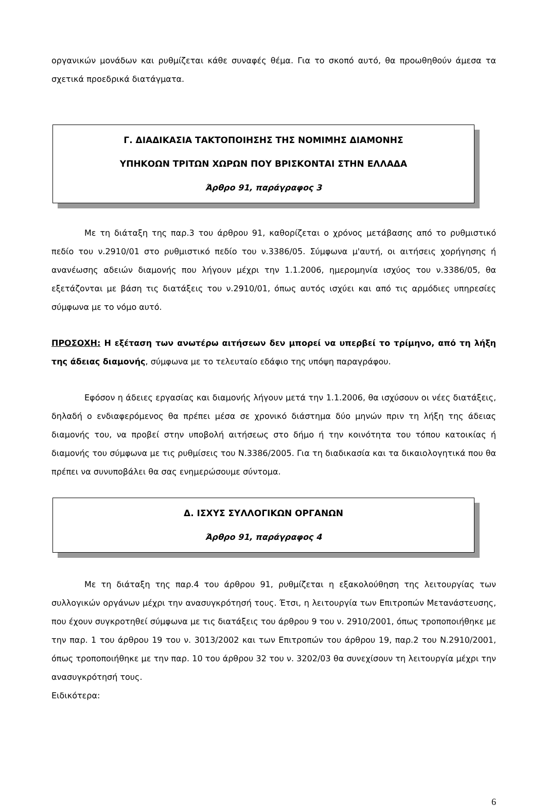οργανικών μονάδων και ρυθμίζεται κάθε συναφές θέμα. Για το σκοπό αυτό, θα προωθηθούν άμεσα τα σχετικά προεδρικά διατάγματα.
Γ. ΔΙΑΔΙΚΑΣΙΑ ΤΑΚΤΟΠΟΙΗΣΗΣ ΤΗΣ ΝΟΜΙΜΗΣ ΔΙΑΜΟΝΗΣ
ΥΠΗΚΟΩΝ ΤΡΙΤΩΝ ΧΩΡΩΝ ΠΟΥ ΒΡΙΣΚΟΝΤΑΙ ΣΤΗΝ ΕΛΛΑΔΑ
Άρθρο 91, παράγραφος 3
Με τη διάταξη της παρ.3 του άρθρου 91, καθορίζεται ο χρόνος μετάβασης από το ρυθμιστικό πεδίο του ν.2910/01 στο ρυθμιστικό πεδίο του ν.3386/05. Σύμφωνα μ'αυτή, οι αιτήσεις χορήγησης ή ανανέωσης αδειών διαμονής που λήγουν μέχρι την 1.1.2006, ημερομηνία ισχύος του ν.3386/05, θα εξετάζονται με βάση τις διατάξεις του ν.2910/01, όπως αυτός ισχύει και από τις αρμόδιες υπηρεσίες σύμφωνα με το νόμο αυτό.
ΠΡΟΣΟΧΗ: Η εξέταση των ανωτέρω αιτήσεων δεν μπορεί να υπερβεί το τρίμηνο, από τη λήξη της άδειας διαμονής, σύμφωνα με το τελευταίο εδάφιο της υπόψη παραγράφου.
Εφόσον η άδειες εργασίας και διαμονής λήγουν μετά την 1.1.2006, θα ισχύσουν οι νέες διατάξεις, δηλαδή ο ενδιαφερόμενος θα πρέπει μέσα σε χρονικό διάστημα δύο μηνών πριν τη λήξη της άδειας διαμονής του, να προβεί στην υποβολή αιτήσεως στο δήμο ή την κοινότητα του τόπου κατοικίας ή διαμονής του σύμφωνα με τις ρυθμίσεις του Ν.3386/2005. Για τη διαδικασία και τα δικαιολογητικά που θα πρέπει να συνυποβάλει θα σας ενημερώσουμε σύντομα.
Δ. ΙΣΧΥΣ ΣΥΛΛΟΓΙΚΩΝ ΟΡΓΑΝΩΝ
Άρθρο 91, παράγραφος 4
Με τη διάταξη της παρ.4 του άρθρου 91, ρυθμίζεται η εξακολούθηση της λειτουργίας των συλλογικών οργάνων μέχρι την ανασυγκρότησή τους. Έτσι, η λειτουργία των Επιτροπών Μετανάστευσης, που έχουν συγκροτηθεί σύμφωνα με τις διατάξεις του άρθρου 9 του ν. 2910/2001, όπως τροποποιήθηκε με την παρ. 1 του άρθρου 19 του ν. 3013/2002 και των Επιτροπών του άρθρου 19, παρ.2 του Ν.2910/2001, όπως τροποποιήθηκε με την παρ. 10 του άρθρου 32 του ν. 3202/03 θα συνεχίσουν τη λειτουργία μέχρι την ανασυγκρότησή τους.
Ειδικότερα:
6